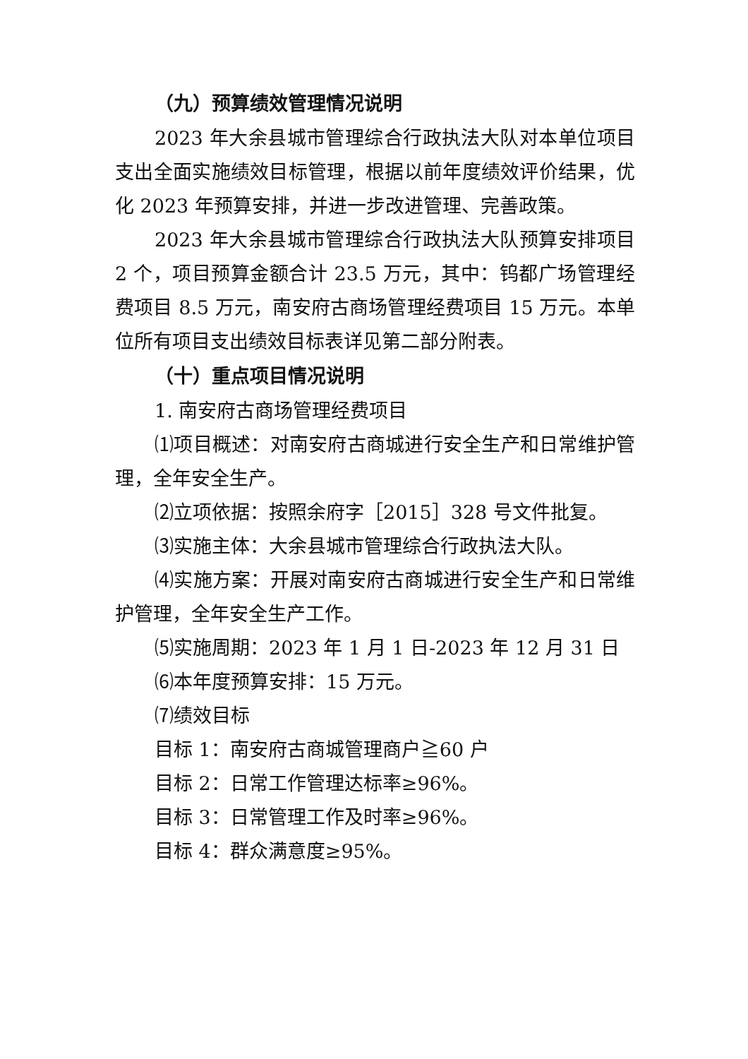（九）预算绩效管理情况说明
2023 年大余县城市管理综合行政执法大队对本单位项目支出全面实施绩效目标管理，根据以前年度绩效评价结果，优化 2023 年预算安排，并进一步改进管理、完善政策。
2023 年大余县城市管理综合行政执法大队预算安排项目 2 个，项目预算金额合计 23.5 万元，其中：钨都广场管理经费项目 8.5 万元，南安府古商场管理经费项目 15 万元。本单位所有项目支出绩效目标表详见第二部分附表。
（十）重点项目情况说明
1. 南安府古商场管理经费项目
⑴项目概述：对南安府古商城进行安全生产和日常维护管理，全年安全生产。
⑵立项依据：按照余府字［2015］328 号文件批复。
⑶实施主体：大余县城市管理综合行政执法大队。
⑷实施方案：开展对南安府古商城进行安全生产和日常维护管理，全年安全生产工作。
⑸实施周期：2023 年 1 月 1 日-2023 年 12 月 31 日
⑹本年度预算安排：15 万元。
⑺绩效目标
目标 1：南安府古商城管理商户≧60 户
目标 2：日常工作管理达标率≥96%。
目标 3：日常管理工作及时率≥96%。
目标 4：群众满意度≥95%。